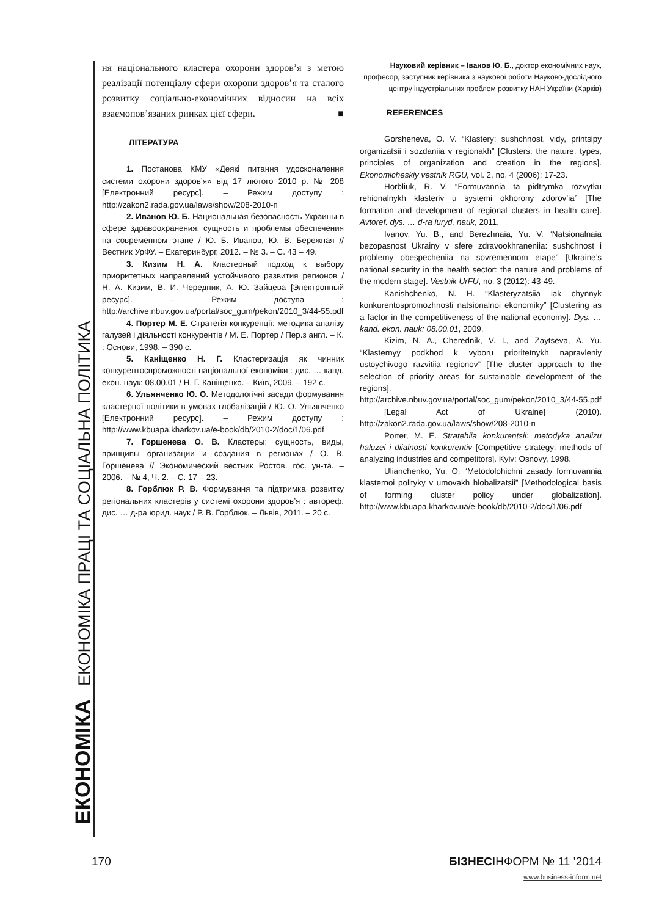ЕКОНОМІКА ЕКОНОМІКА ПРАЦІ ТА СОЦІАЛЬНА ПОЛІТИКА
ня національного кластера охорони здоров’я з метою реалізації потенціалу сфери охорони здоров’я та сталого розвитку соціально-економічних відносин на всіх взаємопов’язаних ринках цієї сфери. ■
ЛІТЕРАТУРА
1. Постанова КМУ «Деякі питання удосконалення системи охорони здоров’я» від 17 лютого 2010 р. № 208 [Електронний ресурс]. – Режим доступу : http://zakon2.rada.gov.ua/laws/show/208-2010-п
2. Иванов Ю. Б. Национальная безопасность Украины в сфере здравоохранения: сущность и проблемы обеспечения на современном этапе / Ю. Б. Иванов, Ю. В. Бережная // Вестник УрФУ. – Екатеринбург, 2012. – № 3. – С. 43 – 49.
3. Кизим Н. А. Кластерный подход к выбору приоритетных направлений устойчивого развития регионов / Н. А. Кизим, В. И. Чередник, А. Ю. Зайцева [Электронный ресурс]. – Режим доступа : http://archive.nbuv.gov.ua/portal/soc_gum/pekon/2010_3/44-55.pdf
4. Портер М. Е. Стратегія конкуренції: методика аналізу галузей і діяльності конкурентів / М. Е. Портер / Пер.з англ. – К. : Основи, 1998. – 390 с.
5. Каніщенко Н. Г. Кластеризація як чинник конкурентоспроможності національної економіки : дис. … канд. екон. наук: 08.00.01 / Н. Г. Каніщенко. – Київ, 2009. – 192 с.
6. Ульянченко Ю. О. Методологічні засади формування кластерної політики в умовах глобалізацій / Ю. О. Ульянченко [Електронний ресурс]. – Режим доступу : http://www.kbuapa.kharkov.ua/e-book/db/2010-2/doc/1/06.pdf
7. Горшенева О. В. Кластеры: сущность, виды, принципы организации и создания в регионах / О. В. Горшенева // Экономический вестник Ростов. гос. ун-та. – 2006. – № 4, Ч. 2. – С. 17 – 23.
8. Горблюк Р. В. Формування та підтримка розвитку регіональних кластерів у системі охорони здоров’я : автореф. дис. … д-ра юрид. наук / Р. В. Горблюк. – Львів, 2011. – 20 с.
Науковий керівник – Іванов Ю. Б., доктор економічних наук, професор, заступник керівника з наукової роботи Науково-дослідного центру індустріальних проблем розвитку НАН України (Харків)
REFERENCES
Gorsheneva, O. V. “Klastery: sushchnost, vidy, printsipy organizatsii i sozdaniia v regionakh” [Clusters: the nature, types, principles of organization and creation in the regions]. Ekonomicheskiy vestnik RGU, vol. 2, no. 4 (2006): 17-23.
Horbliuk, R. V. “Formuvannia ta pidtrymka rozvytku rehionalnykh klasteriv u systemi okhorony zdorov’ia” [The formation and development of regional clusters in health care]. Avtoref. dys. … d-ra iuryd. nauk, 2011.
Ivanov, Yu. B., and Berezhnaia, Yu. V. “Natsionalnaia bezopasnost Ukrainy v sfere zdravookhraneniia: sushchnost i problemy obespecheniia na sovremennom etape” [Ukraine’s national security in the health sector: the nature and problems of the modern stage]. Vestnik UrFU, no. 3 (2012): 43-49.
Kanishchenko, N. H. “Klasteryzatsiia iak chynnyk konkurentospromozhnosti natsionalnoi ekonomiky” [Clustering as a factor in the competitiveness of the national economy]. Dys. … kand. ekon. nauk: 08.00.01, 2009.
Kizim, N. A., Cherednik, V. I., and Zaytseva, A. Yu. “Klasternyy podkhod k vyboru prioritetnykh napravleniy ustoychivogo razvitiia regionov” [The cluster approach to the selection of priority areas for sustainable development of the regions]. http://archive.nbuv.gov.ua/portal/soc_gum/pekon/2010_3/44-55.pdf
[Legal Act of Ukraine] (2010). http://zakon2.rada.gov.ua/laws/show/208-2010-п
Porter, M. E. Stratehiia konkurentsii: metodyka analizu haluzei i diialnosti konkurentiv [Competitive strategy: methods of analyzing industries and competitors]. Kyiv: Osnovy, 1998.
Ulianchenko, Yu. O. “Metodolohichni zasady formuvannia klasternoi polityky v umovakh hlobalizatsii” [Methodological basis of forming cluster policy under globalization]. http://www.kbuapa.kharkov.ua/e-book/db/2010-2/doc/1/06.pdf
170 БІЗНЕСІНФОРМ № 11 ’2014
www.business-inform.net